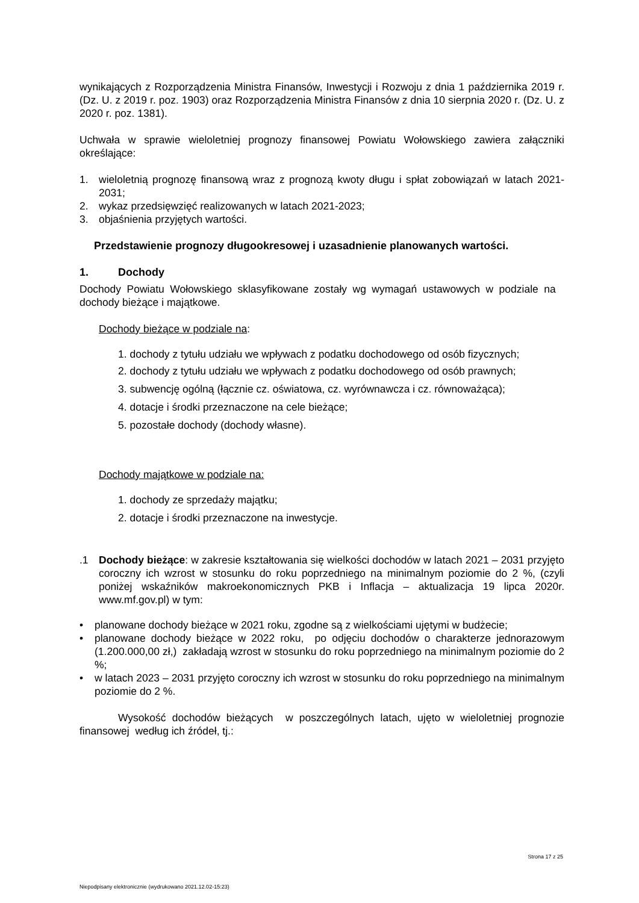wynikających z Rozporządzenia Ministra Finansów, Inwestycji i Rozwoju z dnia 1 października 2019 r. (Dz. U. z 2019 r. poz. 1903) oraz Rozporządzenia Ministra Finansów z dnia 10 sierpnia 2020 r. (Dz. U. z 2020 r. poz. 1381).
Uchwała w sprawie wieloletniej prognozy finansowej Powiatu Wołowskiego zawiera załączniki określające:
1. wieloletnią prognozę finansową wraz z prognozą kwoty długu i spłat zobowiązań w latach 2021- 2031;
2. wykaz przedsięwzięć realizowanych w latach 2021-2023;
3. objaśnienia przyjętych wartości.
Przedstawienie prognozy długookresowej i uzasadnienie planowanych wartości.
1. Dochody
Dochody Powiatu Wołowskiego sklasyfikowane zostały wg wymagań ustawowych w podziale na dochody bieżące i majątkowe.
Dochody bieżące w podziale na:
1. dochody z tytułu udziału we wpływach z podatku dochodowego od osób fizycznych;
2. dochody z tytułu udziału we wpływach z podatku dochodowego od osób prawnych;
3. subwencję ogólną (łącznie cz. oświatowa, cz. wyrównawcza i cz. równoważąca);
4. dotacje i środki przeznaczone na cele bieżące;
5. pozostałe dochody (dochody własne).
Dochody majątkowe w podziale na:
1. dochody ze sprzedaży majątku;
2. dotacje i środki przeznaczone na inwestycje.
.1 Dochody bieżące: w zakresie kształtowania się wielkości dochodów w latach 2021 – 2031 przyjęto coroczny ich wzrost w stosunku do roku poprzedniego na minimalnym poziomie do 2 %, (czyli poniżej wskaźników makroekonomicznych PKB i Inflacja – aktualizacja 19 lipca 2020r. www.mf.gov.pl) w tym:
• planowane dochody bieżące w 2021 roku, zgodne są z wielkościami ujętymi w budżecie;
• planowane dochody bieżące w 2022 roku, po odjęciu dochodów o charakterze jednorazowym (1.200.000,00 zł,) zakładają wzrost w stosunku do roku poprzedniego na minimalnym poziomie do 2 %;
• w latach 2023 – 2031 przyjęto coroczny ich wzrost w stosunku do roku poprzedniego na minimalnym poziomie do 2 %.
Wysokość dochodów bieżących w poszczególnych latach, ujęto w wieloletniej prognozie finansowej według ich źródeł, tj.:
Strona 17 z 25
Niepodpisany elektronicznie (wydrukowano 2021.12.02-15:23)